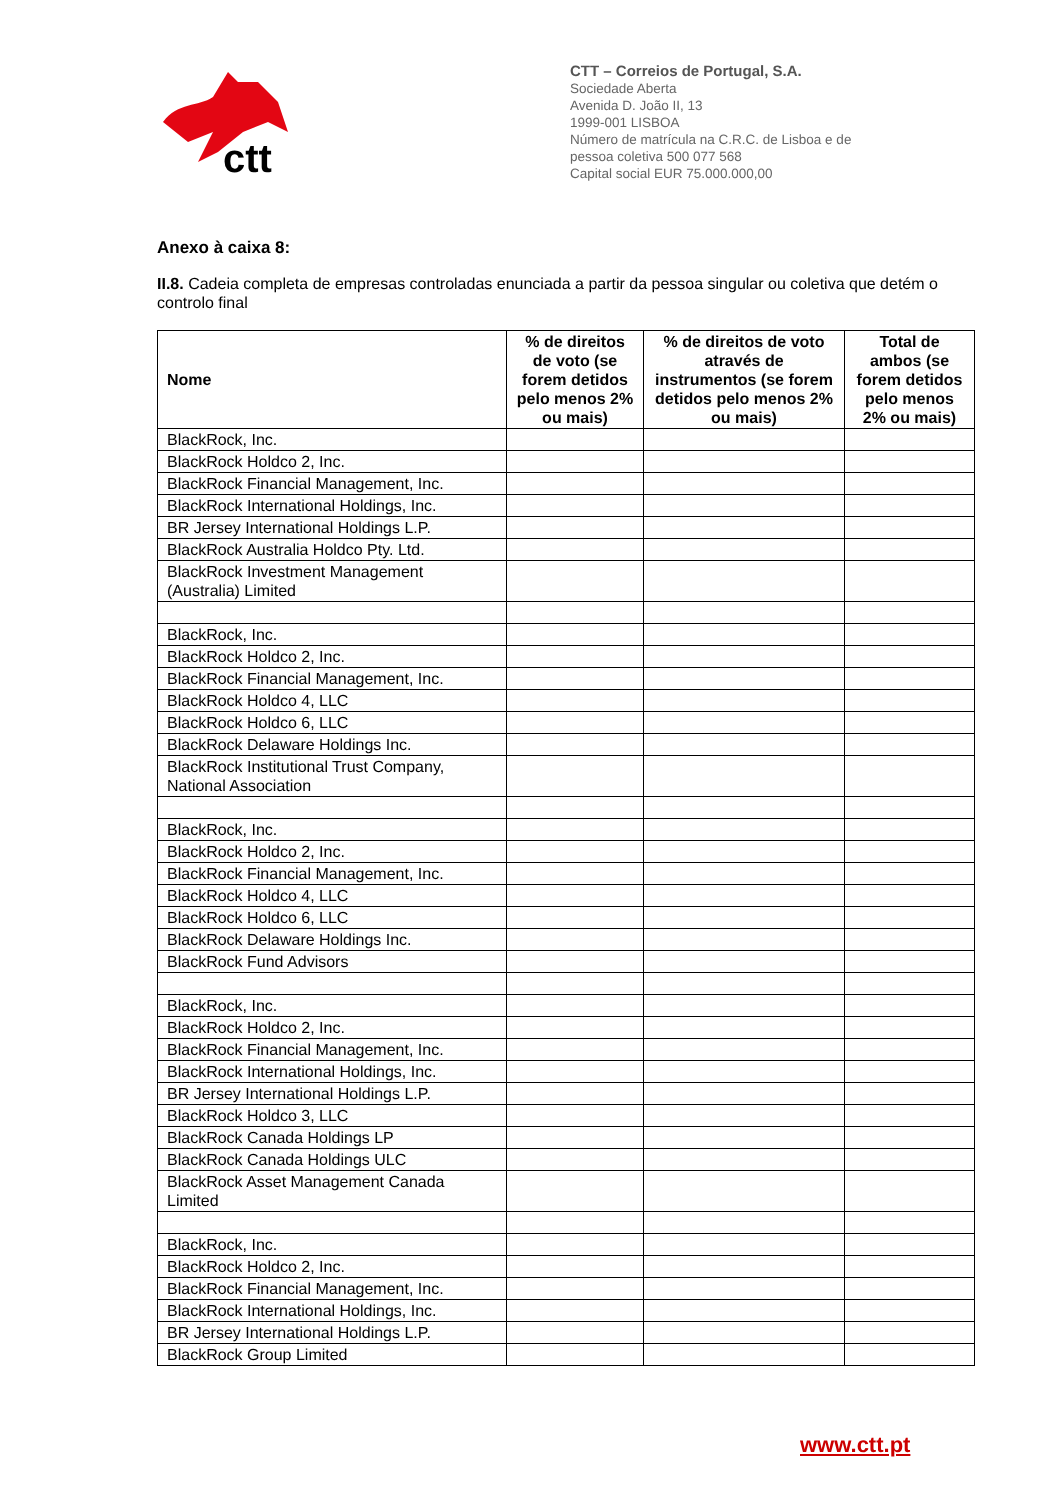ctt
CTT – Correios de Portugal, S.A.
Sociedade Aberta
Avenida D. João II, 13
1999-001 LISBOA
Número de matrícula na C.R.C. de Lisboa e de
pessoa coletiva 500 077 568
Capital social EUR 75.000.000,00
Anexo à caixa 8:
II.8. Cadeia completa de empresas controladas enunciada a partir da pessoa singular ou coletiva que detém o controlo final
| Nome | % de direitos de voto (se forem detidos pelo menos 2% ou mais) | % de direitos de voto através de instrumentos (se forem detidos pelo menos 2% ou mais) | Total de ambos (se forem detidos pelo menos 2% ou mais) |
| --- | --- | --- | --- |
| BlackRock, Inc. | | | |
| BlackRock Holdco 2, Inc. | | | |
| BlackRock Financial Management, Inc. | | | |
| BlackRock International Holdings, Inc. | | | |
| BR Jersey International Holdings L.P. | | | |
| BlackRock Australia Holdco Pty. Ltd. | | | |
| BlackRock Investment Management (Australia) Limited | | | |
| BlackRock, Inc. | | | |
| BlackRock Holdco 2, Inc. | | | |
| BlackRock Financial Management, Inc. | | | |
| BlackRock Holdco 4, LLC | | | |
| BlackRock Holdco 6, LLC | | | |
| BlackRock Delaware Holdings Inc. | | | |
| BlackRock Institutional Trust Company, National Association | | | |
| BlackRock, Inc. | | | |
| BlackRock Holdco 2, Inc. | | | |
| BlackRock Financial Management, Inc. | | | |
| BlackRock Holdco 4, LLC | | | |
| BlackRock Holdco 6, LLC | | | |
| BlackRock Delaware Holdings Inc. | | | |
| BlackRock Fund Advisors | | | |
| BlackRock, Inc. | | | |
| BlackRock Holdco 2, Inc. | | | |
| BlackRock Financial Management, Inc. | | | |
| BlackRock International Holdings, Inc. | | | |
| BR Jersey International Holdings L.P. | | | |
| BlackRock Holdco 3, LLC | | | |
| BlackRock Canada Holdings LP | | | |
| BlackRock Canada Holdings ULC | | | |
| BlackRock Asset Management Canada Limited | | | |
| BlackRock, Inc. | | | |
| BlackRock Holdco 2, Inc. | | | |
| BlackRock Financial Management, Inc. | | | |
| BlackRock International Holdings, Inc. | | | |
| BR Jersey International Holdings L.P. | | | |
| BlackRock Group Limited | | | |
www.ctt.pt